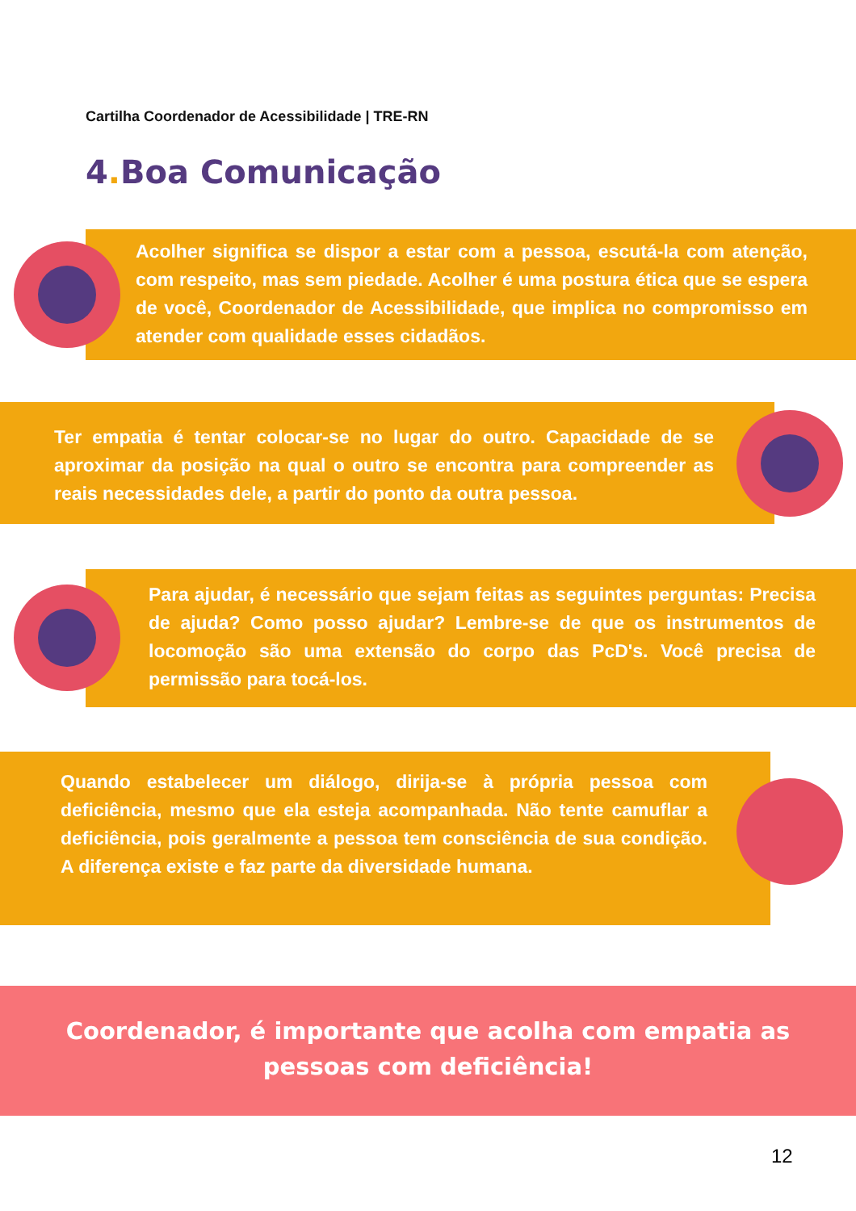Cartilha Coordenador de Acessibilidade | TRE-RN
4. Boa Comunicação
Acolher significa se dispor a estar com a pessoa, escutá-la com atenção, com respeito, mas sem piedade. Acolher é uma postura ética que se espera de você, Coordenador de Acessibilidade, que implica no compromisso em atender com qualidade esses cidadãos.
Ter empatia é tentar colocar-se no lugar do outro. Capacidade de se aproximar da posição na qual o outro se encontra para compreender as reais necessidades dele, a partir do ponto da outra pessoa.
Para ajudar, é necessário que sejam feitas as seguintes perguntas: Precisa de ajuda? Como posso ajudar? Lembre-se de que os instrumentos de locomoção são uma extensão do corpo das PcD's. Você precisa de permissão para tocá-los.
Quando estabelecer um diálogo, dirija-se à própria pessoa com deficiência, mesmo que ela esteja acompanhada. Não tente camuflar a deficiência, pois geralmente a pessoa tem consciência de sua condição. A diferença existe e faz parte da diversidade humana.
Coordenador, é importante que acolha com empatia as
pessoas com deficiência!
12